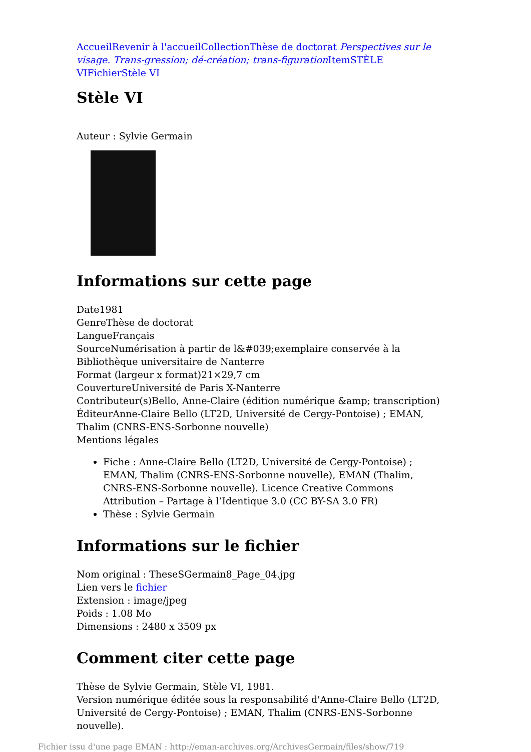Accueil Revenir à l'accueil Collection Thèse de doctorat Perspectives sur le visage. Trans-gression; dé-création; trans-figuration Item STÈLE VI Fichier Stèle VI
Stèle VI
Auteur : Sylvie Germain
Informations sur cette page
Date1981
GenreThèse de doctorat
LangueFrançais
SourceNumérisation à partir de l&#039;exemplaire conservée à la Bibliothèque universitaire de Nanterre
Format (largeur x format)21×29,7 cm
CouvertureUniversité de Paris X-Nanterre
Contributeur(s)Bello, Anne-Claire (édition numérique &amp; transcription)
ÉditeurAnne-Claire Bello (LT2D, Université de Cergy-Pontoise) ; EMAN, Thalim (CNRS-ENS-Sorbonne nouvelle)
Mentions légales
Fiche : Anne-Claire Bello (LT2D, Université de Cergy-Pontoise) ; EMAN, Thalim (CNRS-ENS-Sorbonne nouvelle), EMAN (Thalim, CNRS-ENS-Sorbonne nouvelle). Licence Creative Commons Attribution – Partage à l’Identique 3.0 (CC BY-SA 3.0 FR)
Thèse : Sylvie Germain
Informations sur le fichier
Nom original : TheseSGermain8_Page_04.jpg
Lien vers le fichier
Extension : image/jpeg
Poids : 1.08 Mo
Dimensions : 2480 x 3509 px
Comment citer cette page
Thèse de Sylvie Germain, Stèle VI, 1981.
Version numérique éditée sous la responsabilité d'Anne-Claire Bello (LT2D, Université de Cergy-Pontoise) ; EMAN, Thalim (CNRS-ENS-Sorbonne nouvelle).
Fichier issu d'une page EMAN : http://eman-archives.org/ArchivesGermain/files/show/719